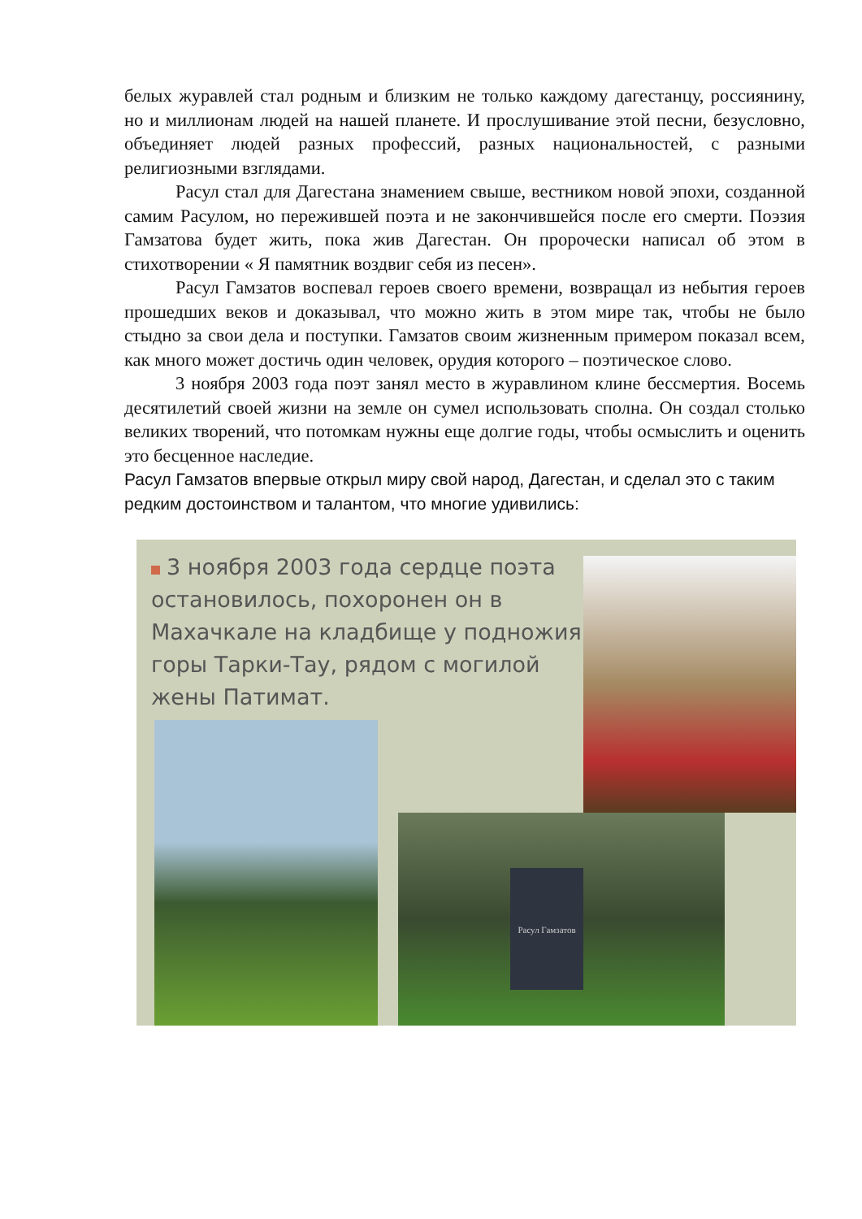белых журавлей стал родным и близким не только каждому дагестанцу, россиянину, но и миллионам людей на нашей планете. И прослушивание этой песни, безусловно, объединяет людей разных профессий, разных национальностей, с разными религиозными взглядами.
Расул стал для Дагестана знамением свыше, вестником новой эпохи, созданной самим Расулом, но пережившей поэта и не закончившейся после его смерти. Поэзия Гамзатова будет жить, пока жив Дагестан. Он пророчески написал об этом в стихотворении « Я памятник воздвиг себя из песен».
Расул Гамзатов воспевал героев своего времени, возвращал из небытия героев прошедших веков и доказывал, что можно жить в этом мире так, чтобы не было стыдно за свои дела и поступки. Гамзатов своим жизненным примером показал всем, как много может достичь один человек, орудия которого – поэтическое слово.
3 ноября 2003 года поэт занял место в журавлином клине бессмертия. Восемь десятилетий своей жизни на земле он сумел использовать сполна. Он создал столько великих творений, что потомкам нужны еще долгие годы, чтобы осмыслить и оценить это бесценное наследие.
Расул Гамзатов впервые открыл миру свой народ, Дагестан, и сделал это с таким редким достоинством и талантом, что многие удивились:
3 ноября 2003 года сердце поэта остановилось, похоронен он в Махачкале на кладбище у подножия горы Тарки-Тау, рядом с могилой жены Патимат.
Расул Гамзатов